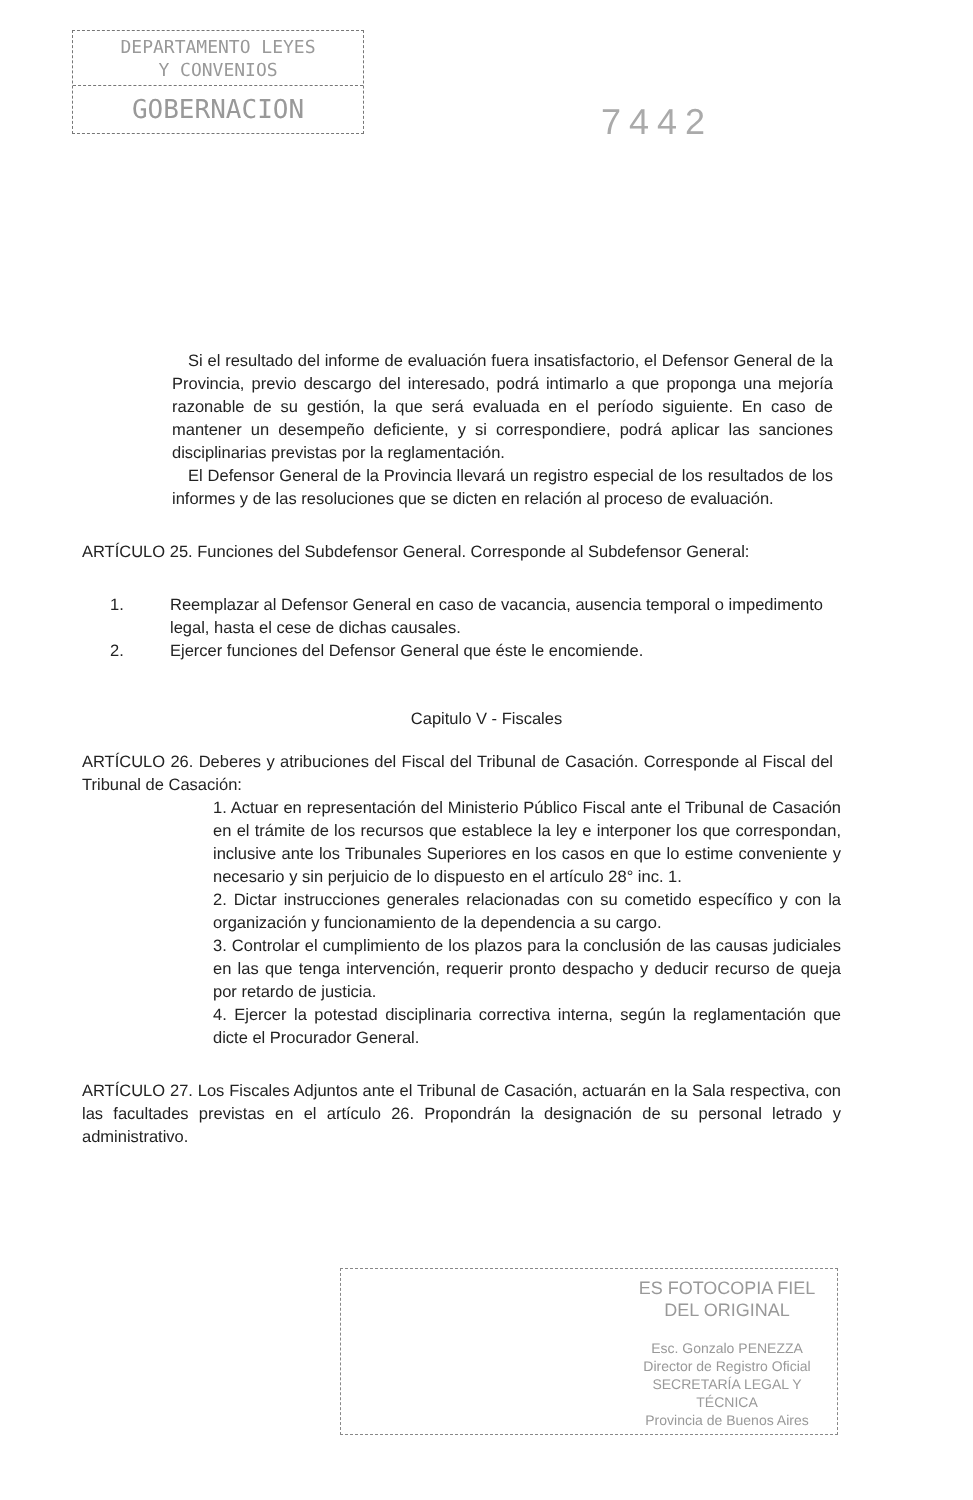DEPARTAMENTO LEYES
Y CONVENIOS
GOBERNACION
7442
Si el resultado del informe de evaluación fuera insatisfactorio, el Defensor General de la Provincia, previo descargo del interesado, podrá intimarlo a que proponga una mejoría razonable de su gestión, la que será evaluada en el período siguiente. En caso de mantener un desempeño deficiente, y si correspondiere, podrá aplicar las sanciones disciplinarias previstas por la reglamentación.
El Defensor General de la Provincia llevará un registro especial de los resultados de los informes y de las resoluciones que se dicten en relación al proceso de evaluación.
ARTÍCULO 25. Funciones del Subdefensor General. Corresponde al Subdefensor General:
1. Reemplazar al Defensor General en caso de vacancia, ausencia temporal o impedimento legal, hasta el cese de dichas causales.
2. Ejercer funciones del Defensor General que éste le encomiende.
Capitulo V - Fiscales
ARTÍCULO 26. Deberes y atribuciones del Fiscal del Tribunal de Casación. Corresponde al Fiscal del Tribunal de Casación:
1. Actuar en representación del Ministerio Público Fiscal ante el Tribunal de Casación en el trámite de los recursos que establece la ley e interponer los que correspondan, inclusive ante los Tribunales Superiores en los casos en que lo estime conveniente y necesario y sin perjuicio de lo dispuesto en el artículo 28° inc. 1.
2. Dictar instrucciones generales relacionadas con su cometido específico y con la organización y funcionamiento de la dependencia a su cargo.
3. Controlar el cumplimiento de los plazos para la conclusión de las causas judiciales en las que tenga intervención, requerir pronto despacho y deducir recurso de queja por retardo de justicia.
4. Ejercer la potestad disciplinaria correctiva interna, según la reglamentación que dicte el Procurador General.
ARTÍCULO 27. Los Fiscales Adjuntos ante el Tribunal de Casación, actuarán en la Sala respectiva, con las facultades previstas en el artículo 26. Propondrán la designación de su personal letrado y administrativo.
ES FOTOCOPIA FIEL
DEL ORIGINAL
Esc. Gonzalo PENEZZA
Director de Registro Oficial
SECRETARÍA LEGAL Y
TÉCNICA
Provincia de Buenos Aires